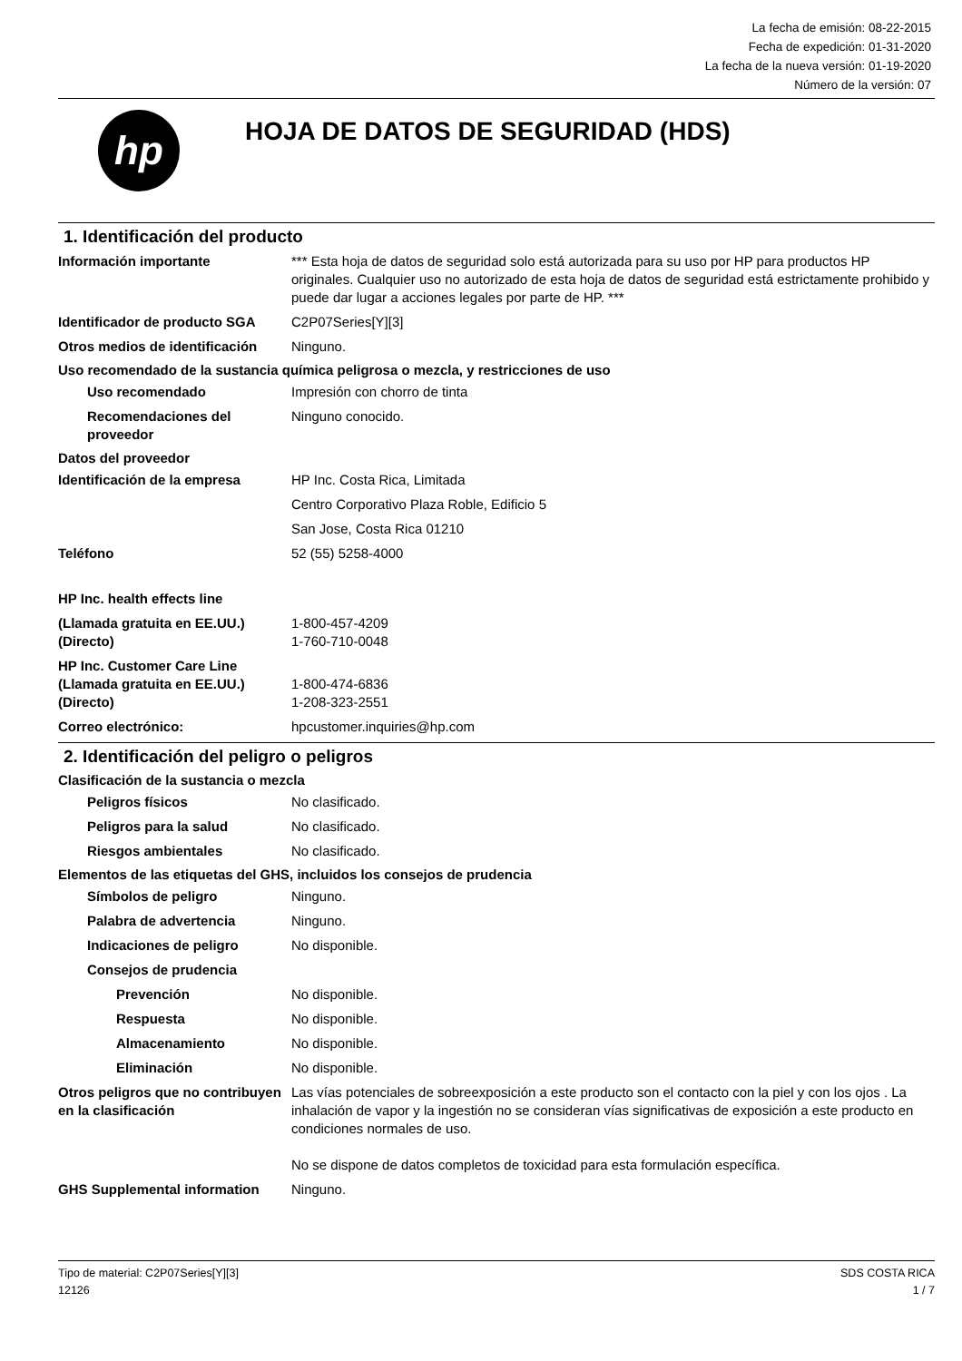La fecha de emisión: 08-22-2015
Fecha de expedición: 01-31-2020
La fecha de la nueva versión: 01-19-2020
Número de la versión: 07
hp
HOJA DE DATOS DE SEGURIDAD (HDS)
1. Identificación del producto
Información importante *** Esta hoja de datos de seguridad solo está autorizada para su uso por HP para productos HP originales. Cualquier uso no autorizado de esta hoja de datos de seguridad está estrictamente prohibido y puede dar lugar a acciones legales por parte de HP. ***
Identificador de producto SGA
C2P07Series[Y][3]
Otros medios de identificación
Ninguno.
Uso recomendado de la sustancia química peligrosa o mezcla, y restricciones de uso
Uso recomendado Impresión con chorro de tinta
Recomendaciones del proveedor
Ninguno conocido.
Datos del proveedor
Identificación de la empresa HP Inc. Costa Rica, Limitada
Centro Corporativo Plaza Roble, Edificio 5
San Jose, Costa Rica 01210
Teléfono 52 (55) 5258-4000
HP Inc. health effects line
(Llamada gratuita en EE.UU.) 1-800-457-4209
(Directo) 1-760-710-0048
HP Inc. Customer Care Line
(Llamada gratuita en EE.UU.) 1-800-474-6836
(Directo) 1-208-323-2551
Correo electrónico: hpcustomer.inquiries@hp.com
2. Identificación del peligro o peligros
Clasificación de la sustancia o mezcla
Peligros físicos No clasificado.
Peligros para la salud No clasificado.
Riesgos ambientales No clasificado.
Elementos de las etiquetas del GHS, incluidos los consejos de prudencia
Símbolos de peligro Ninguno.
Palabra de advertencia Ninguno.
Indicaciones de peligro No disponible.
Consejos de prudencia
Prevención No disponible.
Respuesta No disponible.
Almacenamiento No disponible.
Eliminación No disponible.
Otros peligros que no contribuyen en la clasificación
Las vías potenciales de sobreexposición a este producto son el contacto con la piel y con los ojos . La inhalación de vapor y la ingestión no se consideran vías significativas de exposición a este producto en condiciones normales de uso.
No se dispone de datos completos de toxicidad para esta formulación específica.
GHS Supplemental information Ninguno.
Tipo de material: C2P07Series[Y][3]
12126
SDS COSTA RICA
1 / 7